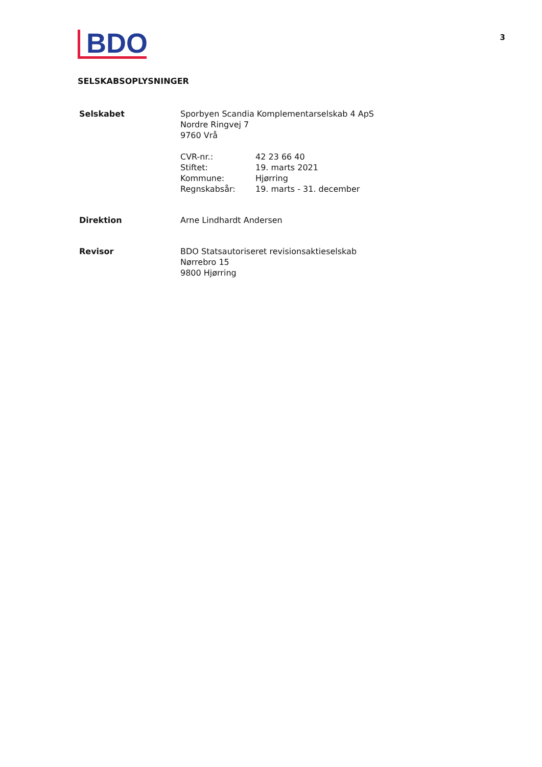BDO
3
SELSKABSOPLYSNINGER
| Selskabet | Sporbyen Scandia Komplementarselskab 4 ApS Nordre Ringvej 7 9760 Vrå / CVR-nr.: / 42 23 66 40 / / Stiftet: / 19. marts 2021 / / Kommune: / Hjørring / / Regnskabsår: / 19. marts - 31. december / |
| Direktion | Arne Lindhardt Andersen |
| Revisor | BDO Statsautoriseret revisionsaktieselskab Nørrebro 15 9800 Hjørring |